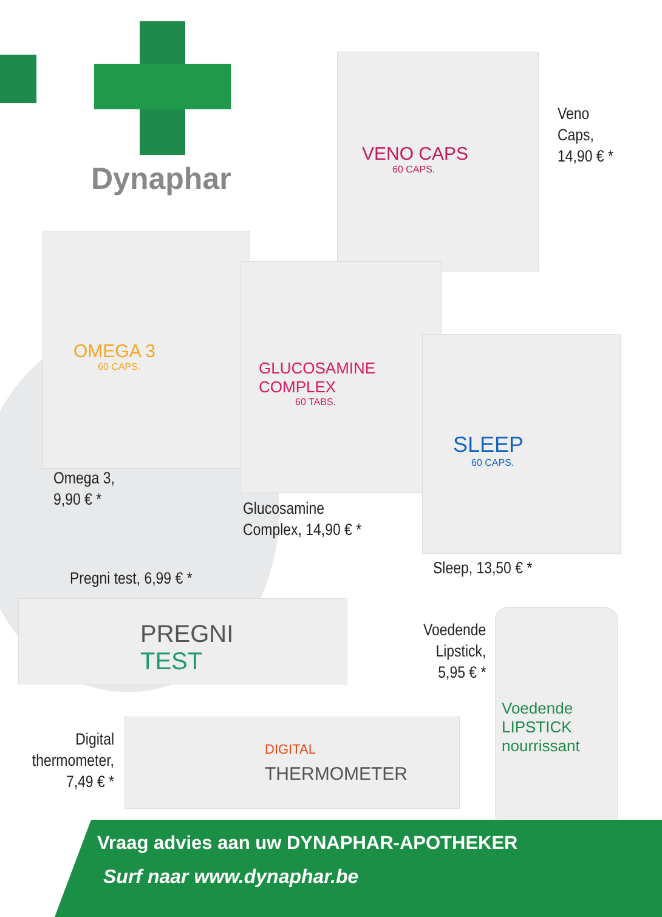Dynaphar
VENO CAPS
60 CAPS.
OMEGA 3
60 CAPS.
GLUCOSAMINE
COMPLEX
60 TABS.
SLEEP
60 CAPS.
Veno
Caps,
14,90 € *
Omega 3,
9,90 € *
Glucosamine
Complex, 14,90 € *
Sleep, 13,50 € *
Pregni test, 6,99 € *
PREGNI TEST
Voedende
Lipstick,
5,95 € *
Voedende
LIPSTICK
nourrissant
Digital
thermometer,
7,49 € *
DIGITAL
THERMOMETER
Vraag advies aan uw DYNAPHAR-APOTHEKER
Surf naar www.dynaphar.be